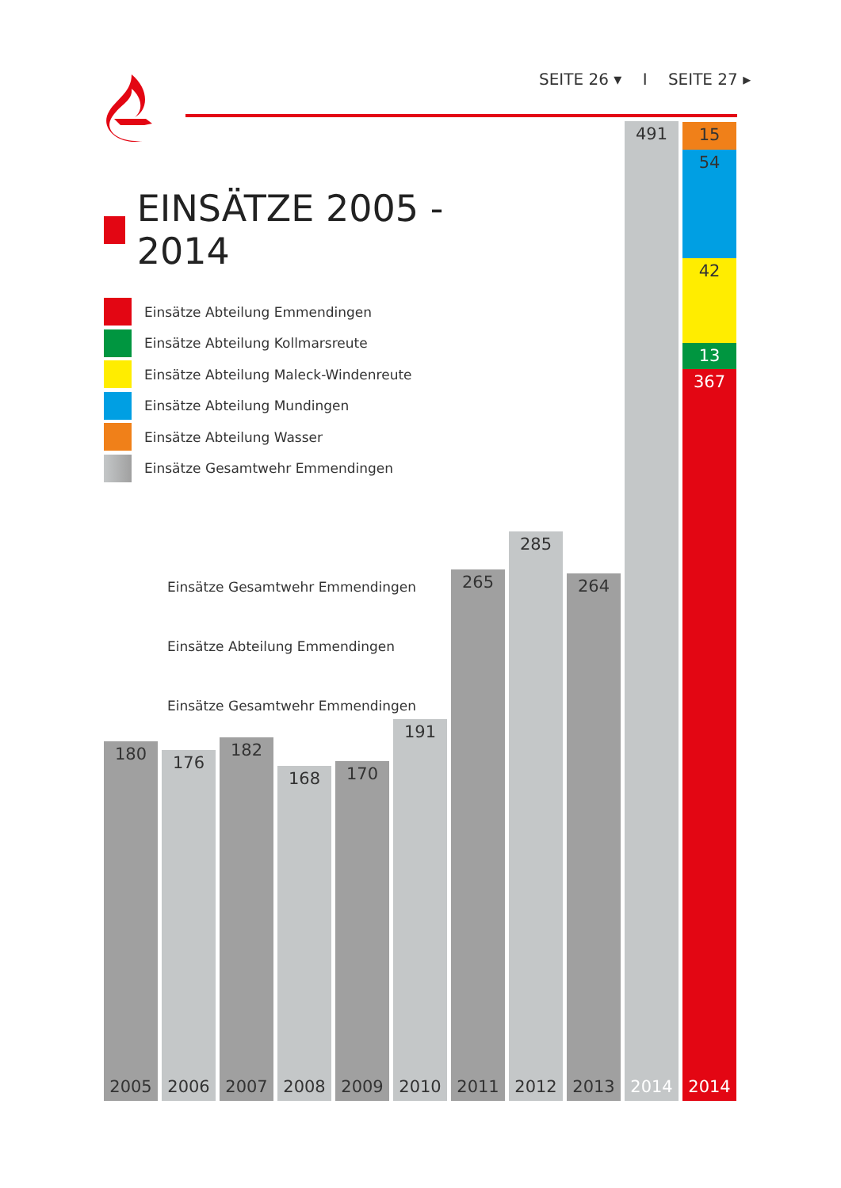SEITE 26 ▾ I SEITE 27 ▸
EINSÄTZE 2005 - 2014
Einsätze Abteilung Emmendingen
Einsätze Abteilung Kollmarsreute
Einsätze Abteilung Maleck-Windenreute
Einsätze Abteilung Mundingen
Einsätze Abteilung Wasser
Einsätze Gesamtwehr Emmendingen
Einsätze Gesamtwehr Emmendingen
Einsätze Abteilung Emmendingen
Einsätze Gesamtwehr Emmendingen
180
2005
176
2006
182
2007
168
2008
170
2009
191
2010
265
2011
285
2012
264
2013
491
2014
15
54
42
13
367
2014